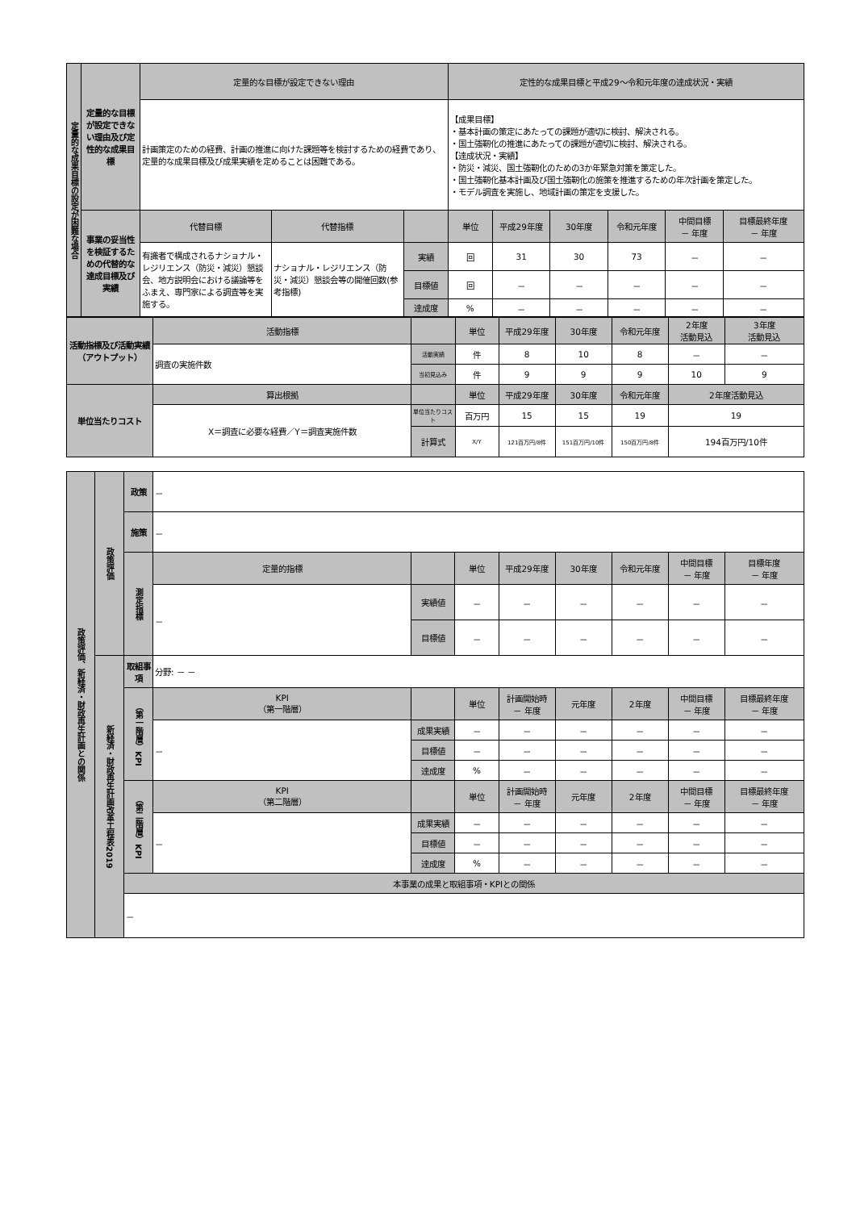| 定量的な成果目標の設定が困難な場合 | 定量的な目標が設定できない理由及び定性的な成果目標 | 定量的な目標が設定できない理由 | | | 定性的な成果目標と平成29～令和元年度の達成状況・実績 | | | | | |
| | | 計画策定のための経費、計画の推進に向けた課題等を検討するための経費であり、定量的な成果目標及び成果実績を定めることは困難である。 | | | 【成果目標】 ・基本計画の策定にあたっての課題が適切に検討、解決される。 ・国土強靭化の推進にあたっての課題が適切に検討、解決される。 【達成状況・実績】 ・防災・減災、国土強靭化のための3か年緊急対策を策定した。 ・国土強靭化基本計画及び国土強靭化の施策を推進するための年次計画を策定した。 ・モデル調査を実施し、地域計画の策定を支援した。 | | | | | |
| | 事業の妥当性を検証するための代替的な達成目標及び実績 | 代替目標 | 代替指標 | | 単位 | 平成29年度 | 30年度 | 令和元年度 | 中間目標 － 年度 | 目標最終年度 － 年度 |
| | | 有識者で構成されるナショナル・レジリエンス（防災・減災）懇談会、地方説明会における議論等をふまえ、専門家による調査等を実施する。 | ナショナル・レジリエンス（防災・減災）懇談会等の開催回数(参考指標) | 実績 | 回 | 31 | 30 | 73 | － | － |
| | | | | 目標値 | 回 | － | － | － | － | － |
| | | | | 達成度 | % | － | － | － | － | － |
| 活動指標及び活動実績（アウトプット） | 活動指標 | | 単位 | 平成29年度 | 30年度 | 令和元年度 | 2年度 活動見込 | 3年度 活動見込 |
| | 調査の実施件数 | 活動実績 | 件 | 8 | 10 | 8 | － | － |
| | | 当初見込み | 件 | 9 | 9 | 9 | 10 | 9 |
| 単位当たりコスト | 算出根拠 | | 単位 | 平成29年度 | 30年度 | 令和元年度 | 2年度活動見込 | |
| | X＝調査に必要な経費／Y＝調査実施件数 | 単位当たりコスト | 百万円 | 15 | 15 | 19 | 19 | |
| | | 計算式 | X/Y | 121百万円/8件 | 151百万円/10件 | 150百万円/8件 | 194百万円/10件 | |
| 政策評価、新経済・財政再生計画との関係 | 政策評価 | 政策 | － | | | | | | | |
| | | 施策 | － | | | | | | | |
| | | 測定指標 | 定量的指標 | | 単位 | 平成29年度 | 30年度 | 令和元年度 | 中間目標 － 年度 | 目標年度 － 年度 |
| | | | － | 実績値 | － | － | － | － | － | － |
| | | | | 目標値 | － | － | － | － | － | － |
| | 新経済・財政再生計画改革工程表2019 | 取組事項 | 分野: － － | | | | | | | |
| | | （第一階層）KPI | KPI （第一階層） | | 単位 | 計画開始時 － 年度 | 元年度 | 2年度 | 中間目標 － 年度 | 目標最終年度 － 年度 |
| | | | － | 成果実績 | － | － | － | － | － | － |
| | | | | 目標値 | － | － | － | － | － | － |
| | | | | 達成度 | % | － | － | － | － | － |
| | | （第二階層）KPI | KPI （第二階層） | | 単位 | 計画開始時 － 年度 | 元年度 | 2年度 | 中間目標 － 年度 | 目標最終年度 － 年度 |
| | | | － | 成果実績 | － | － | － | － | － | － |
| | | | | 目標値 | － | － | － | － | － | － |
| | | | | 達成度 | % | － | － | － | － | － |
| | | 本事業の成果と取組事項・KPIとの関係 | | | | | | | | |
| | | － | | | | | | | | |